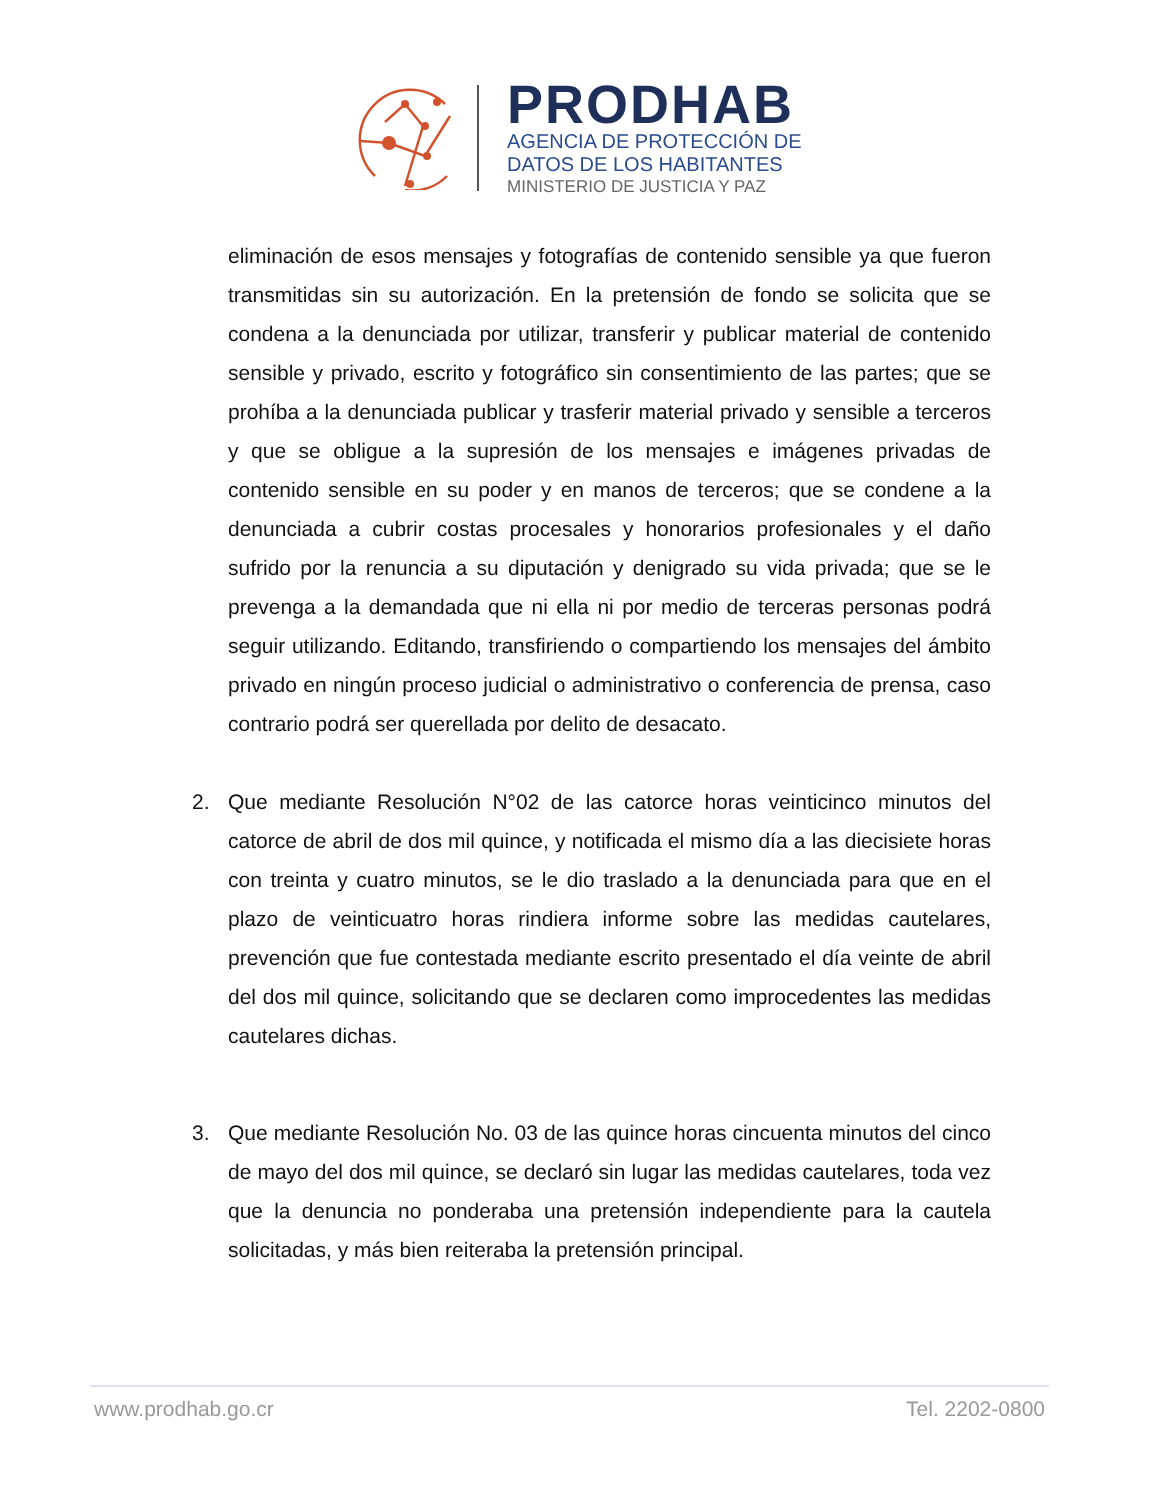PRODHAB
AGENCIA DE PROTECCIÓN DE
DATOS DE LOS HABITANTES
MINISTERIO DE JUSTICIA Y PAZ
eliminación de esos mensajes y fotografías de contenido sensible ya que fueron transmitidas sin su autorización. En la pretensión de fondo se solicita que se condena a la denunciada por utilizar, transferir y publicar material de contenido sensible y privado, escrito y fotográfico sin consentimiento de las partes; que se prohíba a la denunciada publicar y trasferir material privado y sensible a terceros y que se obligue a la supresión de los mensajes e imágenes privadas de contenido sensible en su poder y en manos de terceros; que se condene a la denunciada a cubrir costas procesales y honorarios profesionales y el daño sufrido por la renuncia a su diputación y denigrado su vida privada; que se le prevenga a la demandada que ni ella ni por medio de terceras personas podrá seguir utilizando. Editando, transfiriendo o compartiendo los mensajes del ámbito privado en ningún proceso judicial o administrativo o conferencia de prensa, caso contrario podrá ser querellada por delito de desacato.
2. Que mediante Resolución N°02 de las catorce horas veinticinco minutos del catorce de abril de dos mil quince, y notificada el mismo día a las diecisiete horas con treinta y cuatro minutos, se le dio traslado a la denunciada para que en el plazo de veinticuatro horas rindiera informe sobre las medidas cautelares, prevención que fue contestada mediante escrito presentado el día veinte de abril del dos mil quince, solicitando que se declaren como improcedentes las medidas cautelares dichas.
3. Que mediante Resolución No. 03 de las quince horas cincuenta minutos del cinco de mayo del dos mil quince, se declaró sin lugar las medidas cautelares, toda vez que la denuncia no ponderaba una pretensión independiente para la cautela solicitadas, y más bien reiteraba la pretensión principal.
www.prodhab.go.cr Tel. 2202-0800